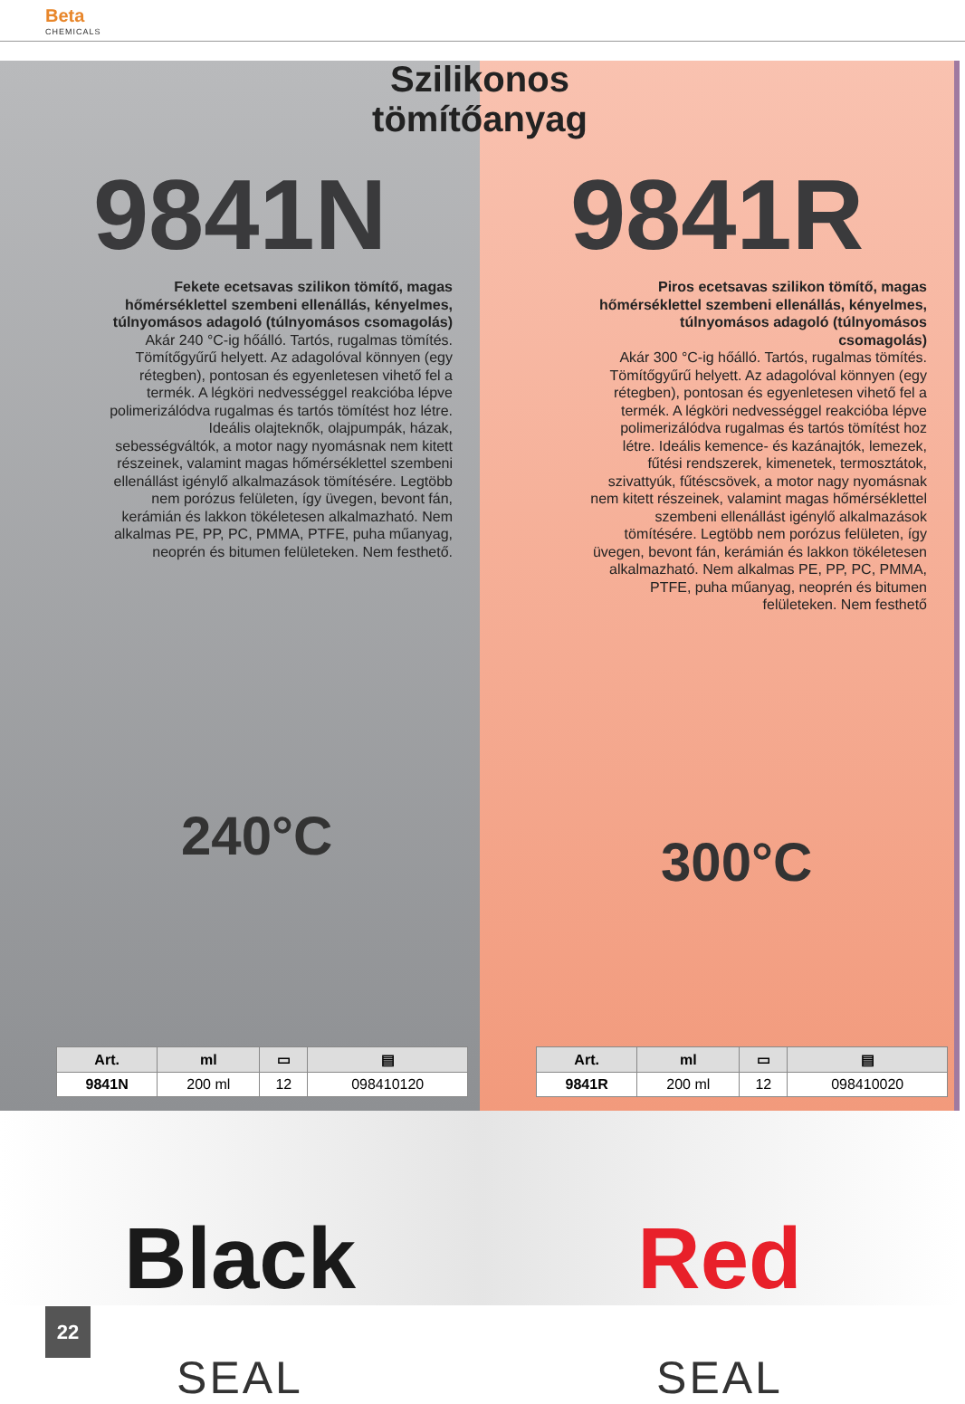Beta
CHEMICALS
Szilikonos
tömítőanyag
9841N
Fekete ecetsavas szilikon tömítő, magas hőmérséklettel szembeni ellenállás, kényelmes, túlnyomásos adagoló (túlnyomásos csomagolás)
Akár 240 °C-ig hőálló. Tartós, rugalmas tömítés. Tömítőgyűrű helyett. Az adagolóval könnyen (egy rétegben), pontosan és egyenletesen vihető fel a termék. A légköri nedvességgel reakcióba lépve polimerizálódva rugalmas és tartós tömítést hoz létre. Ideális olajteknők, olajpumpák, házak, sebességváltók, a motor nagy nyomásnak nem kitett részeinek, valamint magas hőmérséklettel szembeni ellenállást igénylő alkalmazások tömítésére. Legtöbb nem porózus felületen, így üvegen, bevont fán, kerámián és lakkon tökéletesen alkalmazható. Nem alkalmas PE, PP, PC, PMMA, PTFE, puha műanyag, neoprén és bitumen felületeken. Nem festhető.
240°C
| Art. | ml | ▭ | ▤ |
| --- | --- | --- | --- |
| 9841N | 200 ml | 12 | 098410120 |
9841R
Piros ecetsavas szilikon tömítő, magas hőmérséklettel szembeni ellenállás, kényelmes, túlnyomásos adagoló (túlnyomásos csomagolás)
Akár 300 °C-ig hőálló. Tartós, rugalmas tömítés. Tömítőgyűrű helyett. Az adagolóval könnyen (egy rétegben), pontosan és egyenletesen vihető fel a termék. A légköri nedvességgel reakcióba lépve polimerizálódva rugalmas és tartós tömítést hoz létre. Ideális kemence- és kazánajtók, lemezek, fűtési rendszerek, kimenetek, termosztátok, szivattyúk, fűtéscsövek, a motor nagy nyomásnak nem kitett részeinek, valamint magas hőmérséklettel szembeni ellenállást igénylő alkalmazások tömítésére. Legtöbb nem porózus felületen, így üvegen, bevont fán, kerámián és lakkon tökéletesen alkalmazható. Nem alkalmas PE, PP, PC, PMMA, PTFE, puha műanyag, neoprén és bitumen felületeken. Nem festhető
300°C
| Art. | ml | ▭ | ▤ |
| --- | --- | --- | --- |
| 9841R | 200 ml | 12 | 098410020 |
Black
SEAL
Red
SEAL
22